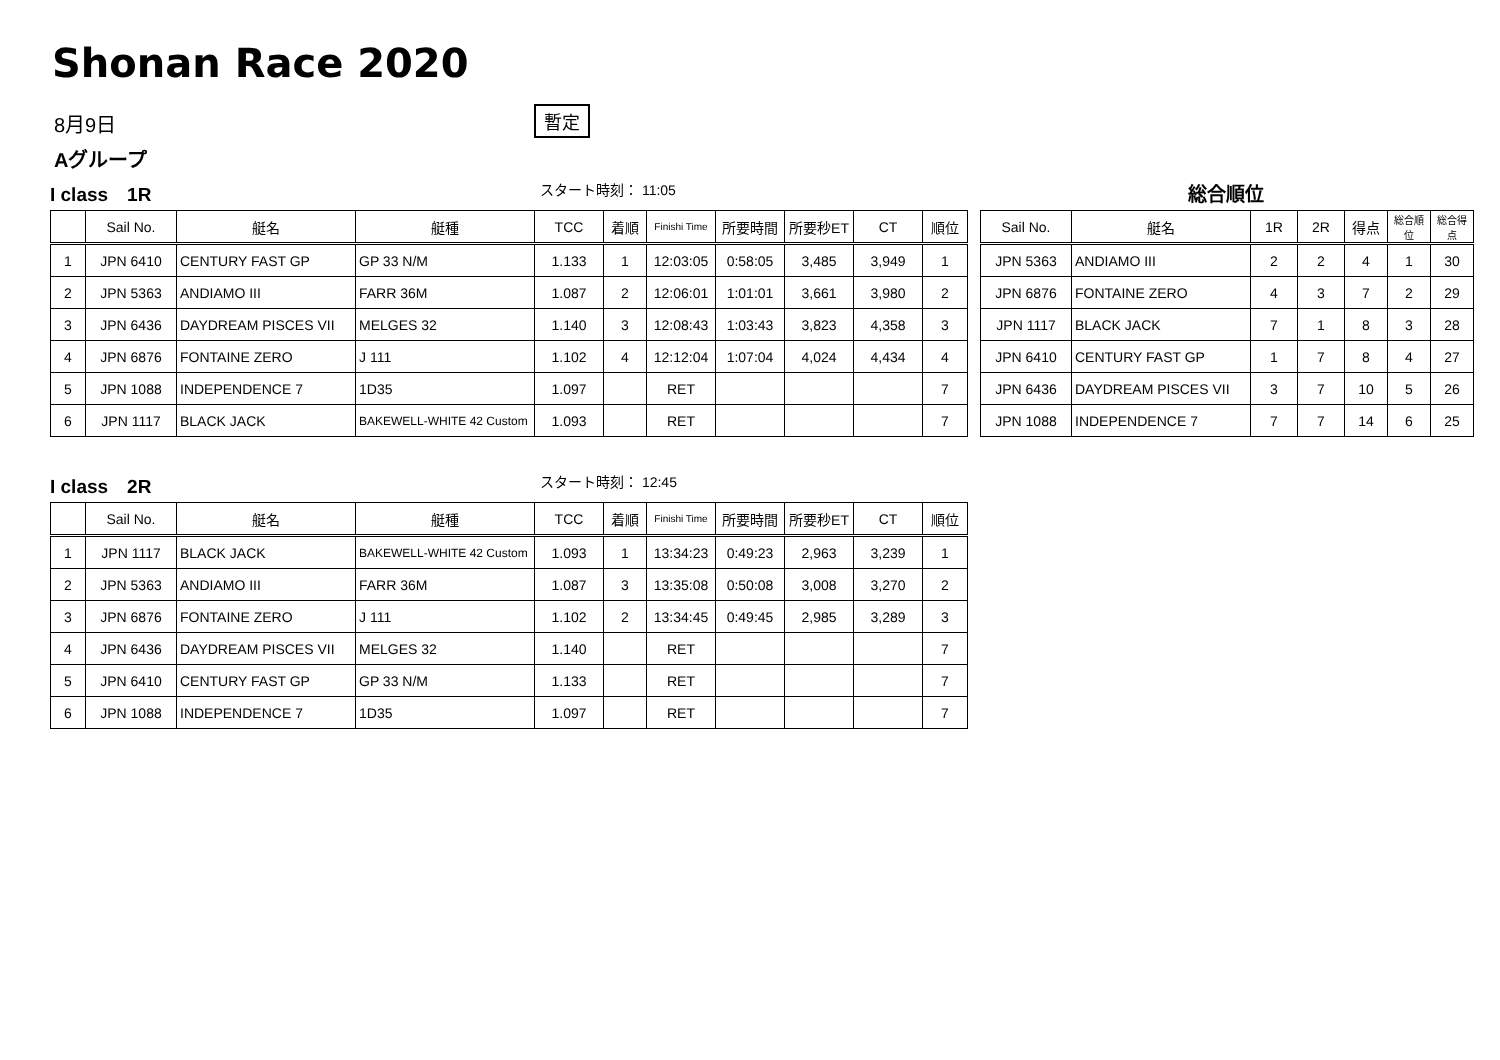Shonan Race 2020
8月9日
暫定
Aグループ
I class　1R
スタート時刻： 11:05
総合順位
| | Sail No. | 艇名 | 艇種 | TCC | 着順 | Finishi Time | 所要時間 | 所要秒ET | CT | 順位 |
| --- | --- | --- | --- | --- | --- | --- | --- | --- | --- | --- |
| 1 | JPN 6410 | CENTURY FAST GP | GP 33 N/M | 1.133 | 1 | 12:03:05 | 0:58:05 | 3,485 | 3,949 | 1 |
| 2 | JPN 5363 | ANDIAMO III | FARR 36M | 1.087 | 2 | 12:06:01 | 1:01:01 | 3,661 | 3,980 | 2 |
| 3 | JPN 6436 | DAYDREAM PISCES VII | MELGES 32 | 1.140 | 3 | 12:08:43 | 1:03:43 | 3,823 | 4,358 | 3 |
| 4 | JPN 6876 | FONTAINE ZERO | J 111 | 1.102 | 4 | 12:12:04 | 1:07:04 | 4,024 | 4,434 | 4 |
| 5 | JPN 1088 | INDEPENDENCE 7 | 1D35 | 1.097 | | RET | | | | 7 |
| 6 | JPN 1117 | BLACK JACK | BAKEWELL-WHITE 42 Custom | 1.093 | | RET | | | | 7 |
| Sail No. | 艇名 | 1R | 2R | 得点 | 総合順位 | 総合得点 |
| --- | --- | --- | --- | --- | --- | --- |
| JPN 5363 | ANDIAMO III | 2 | 2 | 4 | 1 | 30 |
| JPN 6876 | FONTAINE ZERO | 4 | 3 | 7 | 2 | 29 |
| JPN 1117 | BLACK JACK | 7 | 1 | 8 | 3 | 28 |
| JPN 6410 | CENTURY FAST GP | 1 | 7 | 8 | 4 | 27 |
| JPN 6436 | DAYDREAM PISCES VII | 3 | 7 | 10 | 5 | 26 |
| JPN 1088 | INDEPENDENCE 7 | 7 | 7 | 14 | 6 | 25 |
I class　2R
スタート時刻： 12:45
| | Sail No. | 艇名 | 艇種 | TCC | 着順 | Finishi Time | 所要時間 | 所要秒ET | CT | 順位 |
| --- | --- | --- | --- | --- | --- | --- | --- | --- | --- | --- |
| 1 | JPN 1117 | BLACK JACK | BAKEWELL-WHITE 42 Custom | 1.093 | 1 | 13:34:23 | 0:49:23 | 2,963 | 3,239 | 1 |
| 2 | JPN 5363 | ANDIAMO III | FARR 36M | 1.087 | 3 | 13:35:08 | 0:50:08 | 3,008 | 3,270 | 2 |
| 3 | JPN 6876 | FONTAINE ZERO | J 111 | 1.102 | 2 | 13:34:45 | 0:49:45 | 2,985 | 3,289 | 3 |
| 4 | JPN 6436 | DAYDREAM PISCES VII | MELGES 32 | 1.140 | | RET | | | | 7 |
| 5 | JPN 6410 | CENTURY FAST GP | GP 33 N/M | 1.133 | | RET | | | | 7 |
| 6 | JPN 1088 | INDEPENDENCE 7 | 1D35 | 1.097 | | RET | | | | 7 |